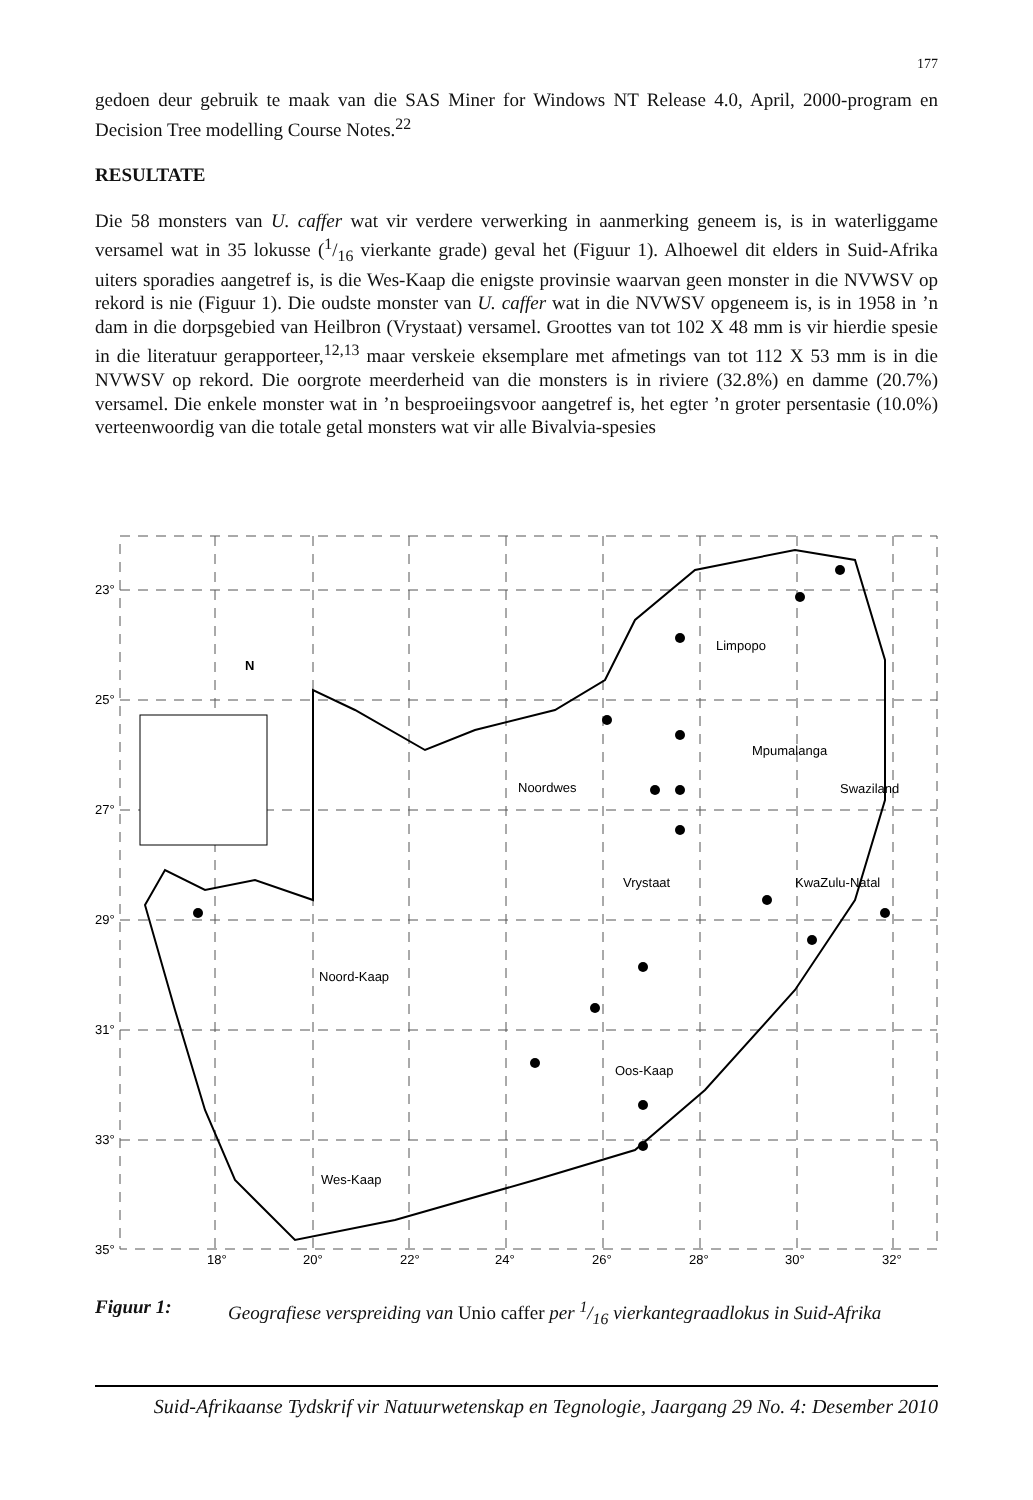177
gedoen deur gebruik te maak van die SAS Miner for Windows NT Release 4.0, April, 2000-program en Decision Tree modelling Course Notes.<sup>22</sup>
RESULTATE
Die 58 monsters van U. caffer wat vir verdere verwerking in aanmerking geneem is, is in waterliggame versamel wat in 35 lokusse (1/16 vierkante grade) geval het (Figuur 1). Alhoewel dit elders in Suid-Afrika uiters sporadies aangetref is, is die Wes-Kaap die enigste provinsie waarvan geen monster in die NVWSV op rekord is nie (Figuur 1). Die oudste monster van U. caffer wat in die NVWSV opgeneem is, is in 1958 in ’n dam in die dorpsgebied van Heilbron (Vrystaat) versamel. Groottes van tot 102 X 48 mm is vir hierdie spesie in die literatuur gerapporteer,<sup>12,13</sup> maar verskeie eksemplare met afmetings van tot 112 X 53 mm is in die NVWSV op rekord. Die oorgrote meerderheid van die monsters is in riviere (32.8%) en damme (20.7%) versamel. Die enkele monster wat in ’n besproeiingsvoor aangetref is, het egter ’n groter persentasie (10.0%) verteenwoordig van die totale getal monsters wat vir alle Bivalvia-spesies
23°
25°
27°
29°
31°
33°
35°
18°
20°
22°
24°
26°
28°
30°
32°
N
Limpopo
Mpumalanga
Noordwes
Swaziland
Vrystaat
KwaZulu-Natal
Noord-Kaap
Oos-Kaap
Wes-Kaap
Figuur 1: Geografiese verspreiding van Unio caffer per 1/16 vierkantegraadlokus in Suid-Afrika
Suid-Afrikaanse Tydskrif vir Natuurwetenskap en Tegnologie, Jaargang 29 No. 4: Desember 2010